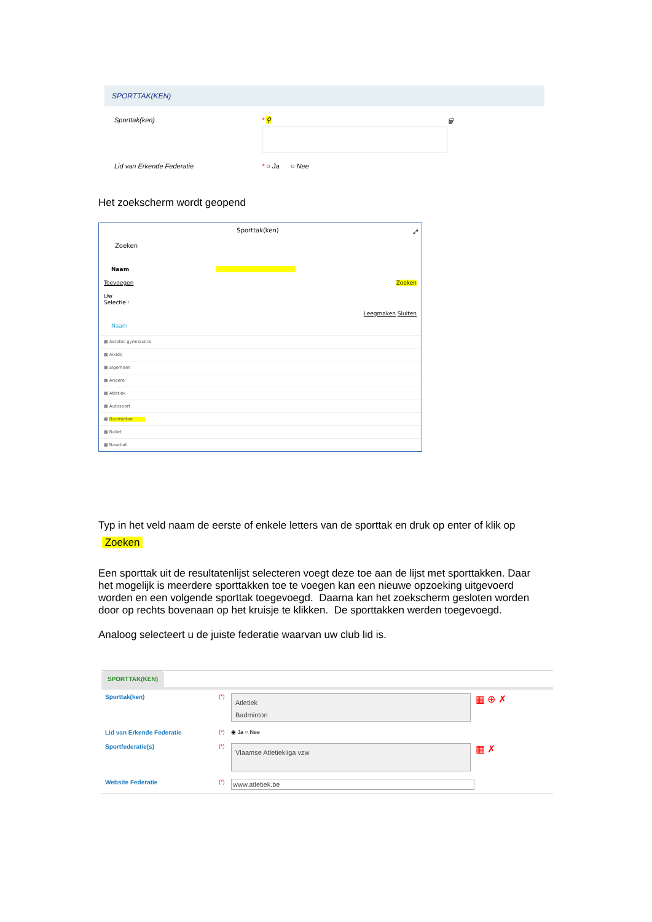SPORTTAK(KEN)
Sporttak(ken) * ⚲ 🗑
Lid van Erkende Federatie * ○ Ja ○ Nee
Het zoekscherm wordt geopend
Sporttak(ken) ⤢
Zoeken
Naam
Toevoegen Zoeken
Uw
Selectie :
Leegmaken Sluiten
Naam
▦ Aerobic gymnastics
▦ Aikido
▦ algemeen
▦ Andere
▦ Atletiek
▦ Autosport
▦ Badminton
▦ Ballet
▦ Baseball
Typ in het veld naam de eerste of enkele letters van de sporttak en druk op enter of klik op
Zoeken
Een sporttak uit de resultatenlijst selecteren voegt deze toe aan de lijst met sporttakken. Daar het mogelijk is meerdere sporttakken toe te voegen kan een nieuwe opzoeking uitgevoerd worden en een volgende sporttak toegevoegd. Daarna kan het zoekscherm gesloten worden door op rechts bovenaan op het kruisje te klikken. De sporttakken werden toegevoegd.
Analoog selecteert u de juiste federatie waarvan uw club lid is.
SPORTTAK(KEN)
Sporttak(ken) (*)
Atletiek
Badminton
▦ ⊕ ✗
Lid van Erkende Federatie (*) ◉ Ja ○ Nee
Sportfederatie(s) (*)
Vlaamse Atletiekliga vzw
▦ ✗
Website Federatie (*)
www.atletiek.be